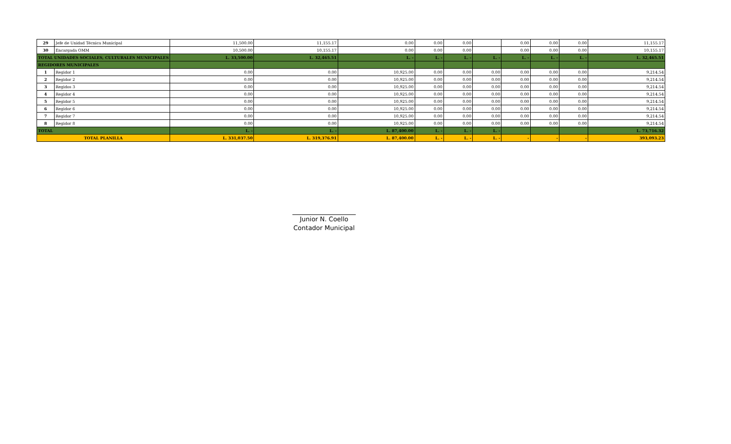| 29 | Jefe de Unidad Técnica Municipal | 11,500.00 | 11,155.17 | 0.00 | 0.00 | 0.00 | | 0.00 | 0.00 | 0.00 | 11,155.17 |
| 30 | Encargada OMM | 10,500.00 | 10,155.17 | 0.00 | 0.00 | 0.00 | | 0.00 | 0.00 | 0.00 | 10,155.17 |
| TOTAL UNIDADES SOCIALES, CULTURALES MUNICIPALES | | L. 33,500.00 | L. 32,465.51 | L. - | L. - | L. - | L. - | L. - | L. - | L. - | L. 32,465.51 |
| REGIDORES MUNICIPALES | | | | | | | | | | | |
| 1 | Regidor 1 | 0.00 | 0.00 | 10,925.00 | 0.00 | 0.00 | 0.00 | 0.00 | 0.00 | 0.00 | 9,214.54 |
| 2 | Regidor 2 | 0.00 | 0.00 | 10,925.00 | 0.00 | 0.00 | 0.00 | 0.00 | 0.00 | 0.00 | 9,214.54 |
| 3 | Regidos 3 | 0.00 | 0.00 | 10,925.00 | 0.00 | 0.00 | 0.00 | 0.00 | 0.00 | 0.00 | 9,214.54 |
| 4 | Regidor 4 | 0.00 | 0.00 | 10,925.00 | 0.00 | 0.00 | 0.00 | 0.00 | 0.00 | 0.00 | 9,214.54 |
| 5 | Regidor 5 | 0.00 | 0.00 | 10,925.00 | 0.00 | 0.00 | 0.00 | 0.00 | 0.00 | 0.00 | 9,214.54 |
| 6 | Regidor 6 | 0.00 | 0.00 | 10,925.00 | 0.00 | 0.00 | 0.00 | 0.00 | 0.00 | 0.00 | 9,214.54 |
| 7 | Regidor 7 | 0.00 | 0.00 | 10,925.00 | 0.00 | 0.00 | 0.00 | 0.00 | 0.00 | 0.00 | 9,214.54 |
| 8 | Regidor 8 | 0.00 | 0.00 | 10,925.00 | 0.00 | 0.00 | 0.00 | 0.00 | 0.00 | 0.00 | 9,214.54 |
| TOTAL | | L. - | L. - | L. 87,400.00 | L. - | L. - | L. - | | | | L. 73,716.32 |
| TOTAL PLANILLA | | L. 331,037.50 | L. 319,376.91 | L. 87,400.00 | L. - | L. - | L. - | - | - | - | 393,093.23 |
Junior N. Coello
Contador Municipal